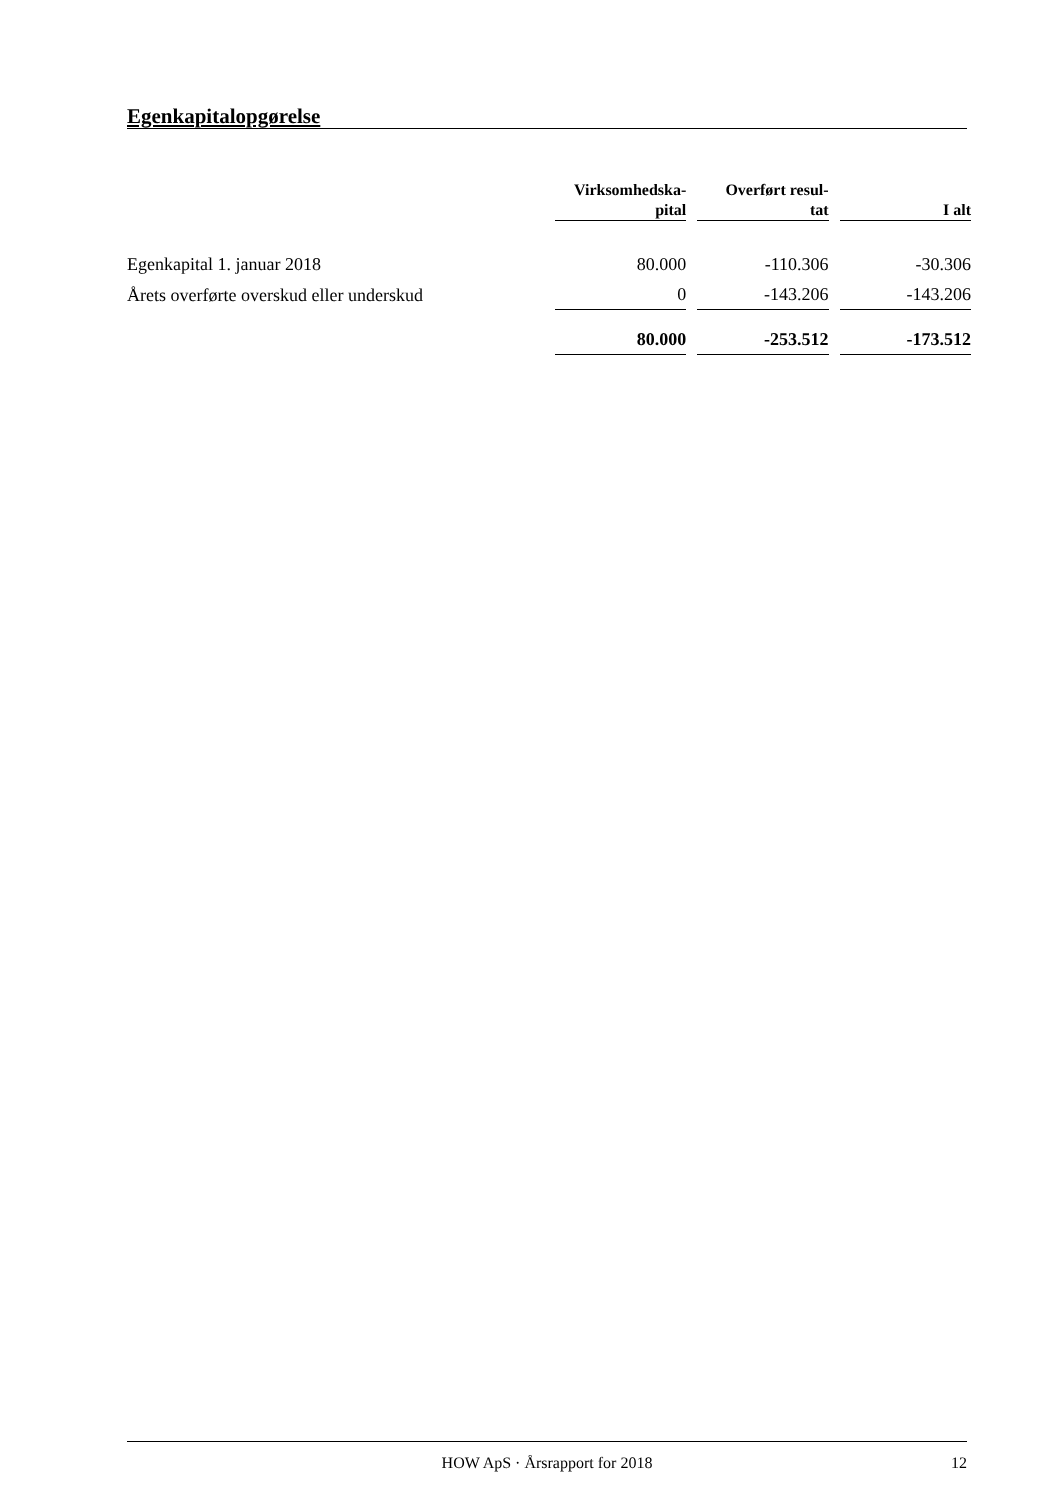Egenkapitalopgørelse
| | Virksomhedska- pital | | Overført resul- tat | | I alt |
| --- | --- | --- | --- | --- | --- |
| Egenkapital 1. januar 2018 | 80.000 | | -110.306 | | -30.306 |
| Årets overførte overskud eller underskud | 0 | | -143.206 | | -143.206 |
| | 80.000 | | -253.512 | | -173.512 |
HOW ApS · Årsrapport for 2018 12